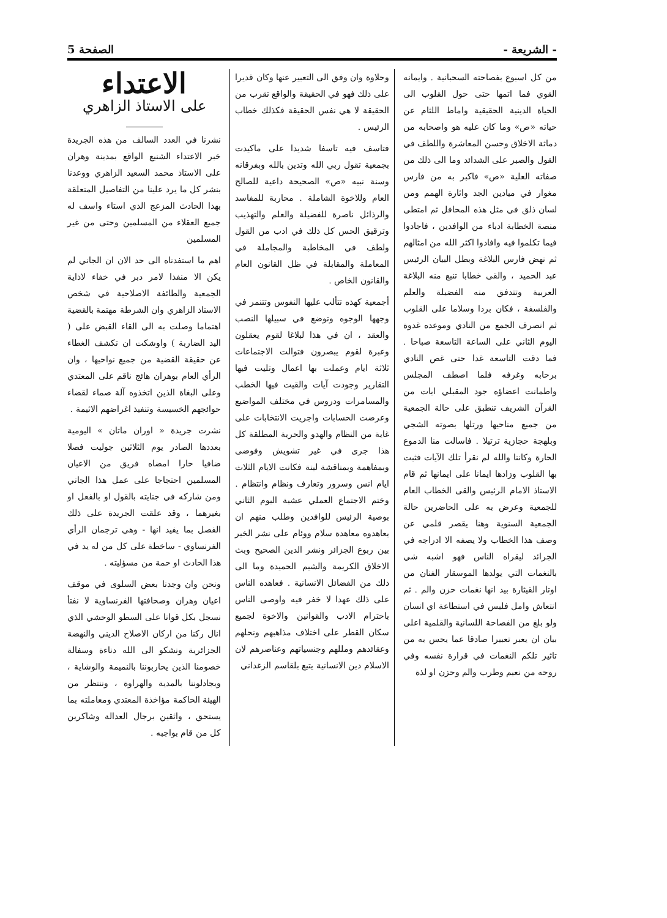- الشريعة - الصفحة 5
من كل اسبوع بفصاحته السحبانية . وايمانه القوي فما اتمها حتى حول القلوب الى الحياة الدينية الحقيقية واماط اللثام عن حياته «ص» وما كان عليه هو واصحابه من دماثة الاخلاق وحسن المعاشرة واللطف في القول والصبر على الشدائد وما الى ذلك من صفاته العلية «ص» فاكبر به من فارس مغوار في ميادين الجد واثارة الهمم ومن لسان ذلق في مثل هذه المحافل ثم امتطى منصة الخطابة ادباء من الوافدين ، فاجادوا فيما تكلموا فيه وافادوا اكثر الله من امثالهم ثم نهض فارس البلاغة وبطل البيان الرئيس عبد الحميد ، والقى خطابا تنبع منه البلاغة العربية وتتدفق منه الفضيلة والعلم والفلسفة ، فكان بردا وسلاما على القلوب ثم انصرف الجمع من النادي وموعده غدوة اليوم الثاني على الساعة التاسعة صباحا . فما دقت التاسعة غدا حتى غص النادي برحابه وغرفه فلما اصطف المجلس واطمانت اعضاؤه جود المقبلي ايات من القرآن الشريف تنطبق على حالة الجمعية من جميع مناحيها ورتلها بصوته الشجي وبلهجة حجازية ترتيلا . فاسالت منا الدموع الحارة وكاننا والله لم نقرأ تلك الآيات فثبت بها القلوب وزادها ايمانا على ايمانها ثم قام الاستاذ الامام الرئيس والقى الخطاب العام للجمعية وعرض به على الحاضرين حالة الجمعية السنوية وهنا يقصر قلمي عن وصف هذا الخطاب ولا يصفه الا ادراجه في الجرائد ليقراه الناس فهو اشبه شي بالنغمات التي يولدها الموسقار الفنان من اوتار القيثارة بيد انها نغمات حزن والم . ثم انتعاش وامل فليس في استطاعة اي انسان ولو بلغ من الفصاحة اللسانية والقلمية اعلى بيان ان يعبر تعبيرا صادقا عما يحس به من تاثير تلكم النغمات في قرارة نفسه وفي روحه من نعيم وطرب والم وحزن او لذة
وحلاوة وان وفق الى التعبير عنها وكان قديرا على ذلك فهو في الحقيقة والواقع تقرب من الحقيقة لا هي نفس الحقيقة فكذلك خطاب الرئيس .
فتاسف فيه تاسفا شديدا على ماكيدت بجمعية تقول ربي الله وتدين بالله وبفرقانه وسنة نبيه «ص» الصحيحة داعية للصالح العام وللاخوة الشاملة . محاربة للمفاسد والرذائل ناصرة للفضيلة والعلم والتهذيب وترقيق الحس كل ذلك في ادب من القول ولطف في المخاطبة والمجاملة في المعاملة والمقابلة في ظل القانون العام والقانون الخاص .
أجمعية كهذه تتألب عليها النفوس وتتنمر في وجهها الوجوه وتوضع في سبيلها النصب والعقد ، ان في هذا لبلاغا لقوم يعقلون وعبرة لقوم يبصرون فتوالت الاجتماعات ثلاثة ايام وعملت بها اعمال وتليت فيها التقارير وجودت آيات والقيت فيها الخطب والمسامرات ودروس في مختلف المواضيع وعرضت الحسابات واجريت الانتخابات على غاية من النظام والهدو والحرية المطلقة كل هذا جرى في غير تشويش وفوضى وبمفاهمة وبمناقشة لينة فكانت الايام الثلاث ايام انس وسرور وتعارف ونظام وانتظام . وختم الاجتماع العملي عشية اليوم الثاني بوصية الرئيس للوافدين وطلب منهم ان يعاهدوه معاهدة سلام ووئام على نشر الخير بين ربوع الجزائر ونشر الدين الصحيح وبث الاخلاق الكريمة والشيم الحميدة وما الى ذلك من الفضائل الانسانية . فعاهده الناس على ذلك عهدا لا خفر فيه واوصى الناس باحترام الادب والقوانين والاخوة لجميع سكان القطر على اختلاف مذاهبهم ونحلهم وعقائدهم ومللهم وجنسياتهم وعناصرهم لان الاسلام دين الانسانية يتبع بلقاسم الزغداني
الاعتداء
على الاستاذ الزاهري
نشرنا في العدد السالف من هذه الجريدة خبر الاعتداء الشنيع الواقع بمدينة وهران على الاستاذ محمد السعيد الزاهري ووعدنا بنشر كل ما يرد علينا من التفاصيل المتعلقة بهذا الحادث المزعج الذي استاء واسف له جميع العقلاء من المسلمين وحتى من غير المسلمين
اهم ما استفدناه الى حد الان ان الجاني لم يكن الا منفذا لامر دبر في خفاء لاذاية الجمعية والطائفة الاصلاحية في شخص الاستاذ الزاهري وان الشرطة مهتمة بالقضية اهتماما وصلت به الى القاء القبض على ( اليد الضاربة ) واوشكت ان تكشف الغطاء عن حقيقة القضية من جميع نواحيها ، وان الرأي العام بوهران هائج ناقم على المعتدي وعلى البغاة الذين اتخذوه آلة صماء لقضاء حوائجهم الخسيسة وتنفيذ اغراضهم الاثيمة .
نشرت جريدة « اوران ماتان » اليومية بعددها الصادر يوم الثلاثين جوليت فصلا ضافيا حارا امضاه فريق من الاعيان المسلمين احتجاجا على عمل هذا الجاني ومن شاركه في جنايته بالقول او بالفعل او بغيرهما ، وقد علقت الجريدة على ذلك الفصل بما يفيد انها - وهي ترجمان الرأي الفرنساوي - ساخطة على كل من له يد في هذا الحادث او حمة من مسؤليته .
ونحن وان وجدنا بعض السلوى في موقف اعيان وهران وصحافتها الفرنساوية لا نفتأ نسجل بكل قوانا على السطو الوحشي الذي انال ركنا من اركان الاصلاح الديني والنهضة الجزائرية ونشكو الى الله دناءة وسفالة خصومنا الذين يحاربوننا بالنميمة والوشاية ، ويجادلوننا بالمدية والهراوة ، وننتظر من الهيئة الحاكمة مؤاخذة المعتدي ومعاملته بما يستحق ، واثقين برجال العدالة وشاكرين كل من قام بواجبه .